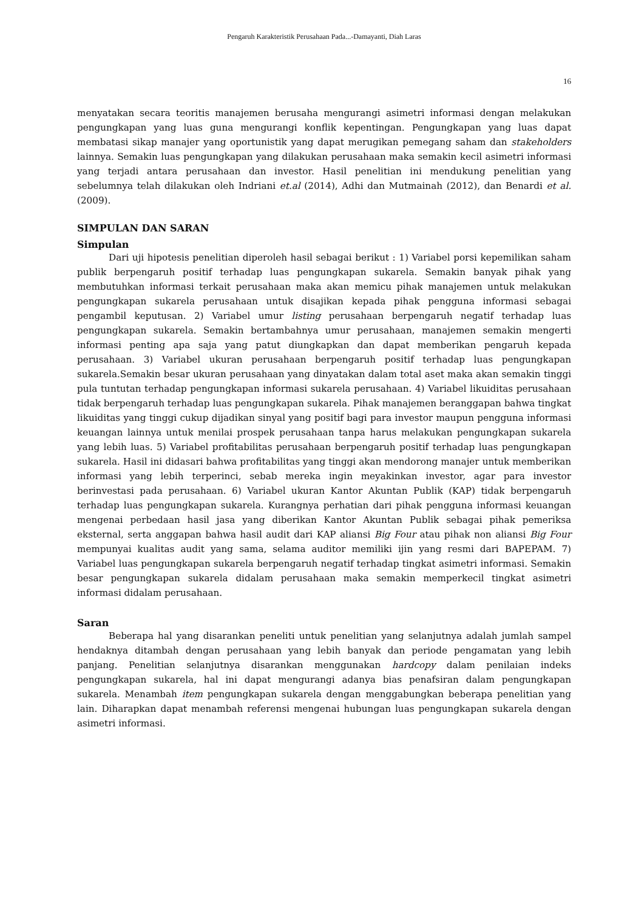Pengaruh Karakteristik Perusahaan Pada...-Damayanti, Diah Laras
16
menyatakan secara teoritis manajemen berusaha mengurangi asimetri informasi dengan melakukan pengungkapan yang luas guna mengurangi konflik kepentingan. Pengungkapan yang luas dapat membatasi sikap manajer yang oportunistik yang dapat merugikan pemegang saham dan stakeholders lainnya. Semakin luas pengungkapan yang dilakukan perusahaan maka semakin kecil asimetri informasi yang terjadi antara perusahaan dan investor. Hasil penelitian ini mendukung penelitian yang sebelumnya telah dilakukan oleh Indriani et.al (2014), Adhi dan Mutmainah (2012), dan Benardi et al. (2009).
SIMPULAN DAN SARAN
Simpulan
Dari uji hipotesis penelitian diperoleh hasil sebagai berikut : 1) Variabel porsi kepemilikan saham publik berpengaruh positif terhadap luas pengungkapan sukarela. Semakin banyak pihak yang membutuhkan informasi terkait perusahaan maka akan memicu pihak manajemen untuk melakukan pengungkapan sukarela perusahaan untuk disajikan kepada pihak pengguna informasi sebagai pengambil keputusan. 2) Variabel umur listing perusahaan berpengaruh negatif terhadap luas pengungkapan sukarela. Semakin bertambahnya umur perusahaan, manajemen semakin mengerti informasi penting apa saja yang patut diungkapkan dan dapat memberikan pengaruh kepada perusahaan. 3) Variabel ukuran perusahaan berpengaruh positif terhadap luas pengungkapan sukarela.Semakin besar ukuran perusahaan yang dinyatakan dalam total aset maka akan semakin tinggi pula tuntutan terhadap pengungkapan informasi sukarela perusahaan. 4) Variabel likuiditas perusahaan tidak berpengaruh terhadap luas pengungkapan sukarela. Pihak manajemen beranggapan bahwa tingkat likuiditas yang tinggi cukup dijadikan sinyal yang positif bagi para investor maupun pengguna informasi keuangan lainnya untuk menilai prospek perusahaan tanpa harus melakukan pengungkapan sukarela yang lebih luas. 5) Variabel profitabilitas perusahaan berpengaruh positif terhadap luas pengungkapan sukarela. Hasil ini didasari bahwa profitabilitas yang tinggi akan mendorong manajer untuk memberikan informasi yang lebih terperinci, sebab mereka ingin meyakinkan investor, agar para investor berinvestasi pada perusahaan. 6) Variabel ukuran Kantor Akuntan Publik (KAP) tidak berpengaruh terhadap luas pengungkapan sukarela. Kurangnya perhatian dari pihak pengguna informasi keuangan mengenai perbedaan hasil jasa yang diberikan Kantor Akuntan Publik sebagai pihak pemeriksa eksternal, serta anggapan bahwa hasil audit dari KAP aliansi Big Four atau pihak non aliansi Big Four mempunyai kualitas audit yang sama, selama auditor memiliki ijin yang resmi dari BAPEPAM. 7) Variabel luas pengungkapan sukarela berpengaruh negatif terhadap tingkat asimetri informasi. Semakin besar pengungkapan sukarela didalam perusahaan maka semakin memperkecil tingkat asimetri informasi didalam perusahaan.
Saran
Beberapa hal yang disarankan peneliti untuk penelitian yang selanjutnya adalah jumlah sampel hendaknya ditambah dengan perusahaan yang lebih banyak dan periode pengamatan yang lebih panjang. Penelitian selanjutnya disarankan menggunakan hardcopy dalam penilaian indeks pengungkapan sukarela, hal ini dapat mengurangi adanya bias penafsiran dalam pengungkapan sukarela. Menambah item pengungkapan sukarela dengan menggabungkan beberapa penelitian yang lain. Diharapkan dapat menambah referensi mengenai hubungan luas pengungkapan sukarela dengan asimetri informasi.